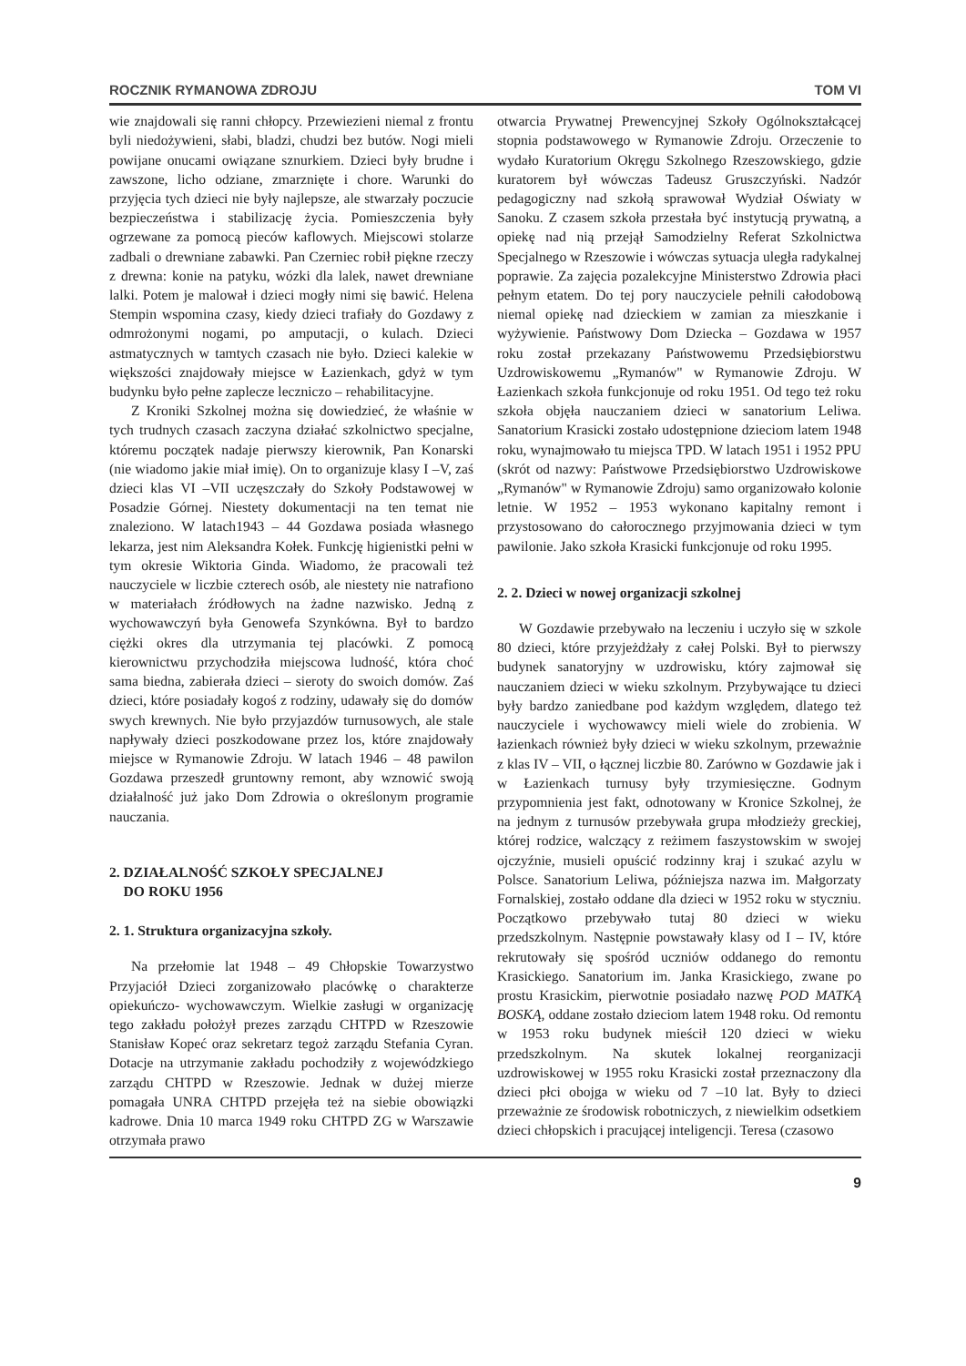ROCZNIK RYMANOWA ZDROJU TOM VI
wie znajdowali się ranni chłopcy. Przewiezieni niemal z frontu byli niedożywieni, słabi, bladzi, chudzi bez butów. Nogi mieli powijane onucami owiązane sznurkiem. Dzieci były brudne i zawszone, licho odziane, zmarznięte i chore. Warunki do przyjęcia tych dzieci nie były najlepsze, ale stwarzały poczucie bezpieczeństwa i stabilizację życia. Pomieszczenia były ogrzewane za pomocą pieców kaflowych. Miejscowi stolarze zadbali o drewniane zabawki. Pan Czerniec robił piękne rzeczy z drewna: konie na patyku, wózki dla lalek, nawet drewniane lalki. Potem je malował i dzieci mogły nimi się bawić. Helena Stempin wspomina czasy, kiedy dzieci trafiały do Gozdawy z odmrożonymi nogami, po amputacji, o kulach. Dzieci astmatycznych w tamtych czasach nie było. Dzieci kalekie w większości znajdowały miejsce w Łazienkach, gdyż w tym budynku było pełne zaplecze leczniczo – rehabilitacyjne.
Z Kroniki Szkolnej można się dowiedzieć, że właśnie w tych trudnych czasach zaczyna działać szkolnictwo specjalne, któremu początek nadaje pierwszy kierownik, Pan Konarski (nie wiadomo jakie miał imię). On to organizuje klasy I –V, zaś dzieci klas VI –VII uczęszczały do Szkoły Podstawowej w Posadzie Górnej. Niestety dokumentacji na ten temat nie znaleziono. W latach1943 – 44 Gozdawa posiada własnego lekarza, jest nim Aleksandra Kołek. Funkcję higienistki pełni w tym okresie Wiktoria Ginda. Wiadomo, że pracowali też nauczyciele w liczbie czterech osób, ale niestety nie natrafiono w materiałach źródłowych na żadne nazwisko. Jedną z wychowawczyń była Genowefa Szynkówna. Był to bardzo ciężki okres dla utrzymania tej placówki. Z pomocą kierownictwu przychodziła miejscowa ludność, która choć sama biedna, zabierała dzieci – sieroty do swoich domów. Zaś dzieci, które posiadały kogoś z rodziny, udawały się do domów swych krewnych. Nie było przyjazdów turnusowych, ale stale napływały dzieci poszkodowane przez los, które znajdowały miejsce w Rymanowie Zdroju. W latach 1946 – 48 pawilon Gozdawa przeszedł gruntowny remont, aby wznowić swoją działalność już jako Dom Zdrowia o określonym programie nauczania.
2. DZIAŁALNOŚĆ SZKOŁY SPECJALNEJ
DO ROKU 1956
2. 1. Struktura organizacyjna szkoły.
Na przełomie lat 1948 – 49 Chłopskie Towarzystwo Przyjaciół Dzieci zorganizowało placówkę o charakterze opiekuńczo- wychowawczym. Wielkie zasługi w organizację tego zakładu położył prezes zarządu CHTPD w Rzeszowie Stanisław Kopeć oraz sekretarz tegoż zarządu Stefania Cyran. Dotacje na utrzymanie zakładu pochodziły z wojewódzkiego zarządu CHTPD w Rzeszowie. Jednak w dużej mierze pomagała UNRA CHTPD przejęła też na siebie obowiązki kadrowe. Dnia 10 marca 1949 roku CHTPD ZG w Warszawie otrzymała prawo
otwarcia Prywatnej Prewencyjnej Szkoły Ogólnokształcącej stopnia podstawowego w Rymanowie Zdroju. Orzeczenie to wydało Kuratorium Okręgu Szkolnego Rzeszowskiego, gdzie kuratorem był wówczas Tadeusz Gruszczyński. Nadzór pedagogiczny nad szkołą sprawował Wydział Oświaty w Sanoku. Z czasem szkoła przestała być instytucją prywatną, a opiekę nad nią przejął Samodzielny Referat Szkolnictwa Specjalnego w Rzeszowie i wówczas sytuacja uległa radykalnej poprawie. Za zajęcia pozalekcyjne Ministerstwo Zdrowia płaci pełnym etatem. Do tej pory nauczyciele pełnili całodobową niemal opiekę nad dzieckiem w zamian za mieszkanie i wyżywienie. Państwowy Dom Dziecka – Gozdawa w 1957 roku został przekazany Państwowemu Przedsiębiorstwu Uzdrowiskowemu „Rymanów" w Rymanowie Zdroju. W Łazienkach szkoła funkcjonuje od roku 1951. Od tego też roku szkoła objęła nauczaniem dzieci w sanatorium Leliwa. Sanatorium Krasicki zostało udostępnione dzieciom latem 1948 roku, wynajmowało tu miejsca TPD. W latach 1951 i 1952 PPU (skrót od nazwy: Państwowe Przedsiębiorstwo Uzdrowiskowe „Rymanów" w Rymanowie Zdroju) samo organizowało kolonie letnie. W 1952 – 1953 wykonano kapitalny remont i przystosowano do całorocznego przyjmowania dzieci w tym pawilonie. Jako szkoła Krasicki funkcjonuje od roku 1995.
2. 2. Dzieci w nowej organizacji szkolnej
W Gozdawie przebywało na leczeniu i uczyło się w szkole 80 dzieci, które przyjeżdżały z całej Polski. Był to pierwszy budynek sanatoryjny w uzdrowisku, który zajmował się nauczaniem dzieci w wieku szkolnym. Przybywające tu dzieci były bardzo zaniedbane pod każdym względem, dlatego też nauczyciele i wychowawcy mieli wiele do zrobienia. W łazienkach również były dzieci w wieku szkolnym, przeważnie z klas IV – VII, o łącznej liczbie 80. Zarówno w Gozdawie jak i w Łazienkach turnusy były trzymiesięczne. Godnym przypomnienia jest fakt, odnotowany w Kronice Szkolnej, że na jednym z turnusów przebywała grupa młodzieży greckiej, której rodzice, walczący z reżimem faszystowskim w swojej ojczyźnie, musieli opuścić rodzinny kraj i szukać azylu w Polsce. Sanatorium Leliwa, późniejsza nazwa im. Małgorzaty Fornalskiej, zostało oddane dla dzieci w 1952 roku w styczniu. Początkowo przebywało tutaj 80 dzieci w wieku przedszkolnym. Następnie powstawały klasy od I – IV, które rekrutowały się spośród uczniów oddanego do remontu Krasickiego. Sanatorium im. Janka Krasickiego, zwane po prostu Krasickim, pierwotnie posiadało nazwę POD MATKĄ BOSKĄ, oddane zostało dzieciom latem 1948 roku. Od remontu w 1953 roku budynek mieścił 120 dzieci w wieku przedszkolnym. Na skutek lokalnej reorganizacji uzdrowiskowej w 1955 roku Krasicki został przeznaczony dla dzieci płci obojga w wieku od 7 –10 lat. Były to dzieci przeważnie ze środowisk robotniczych, z niewielkim odsetkiem dzieci chłopskich i pracującej inteligencji. Teresa (czasowo
9